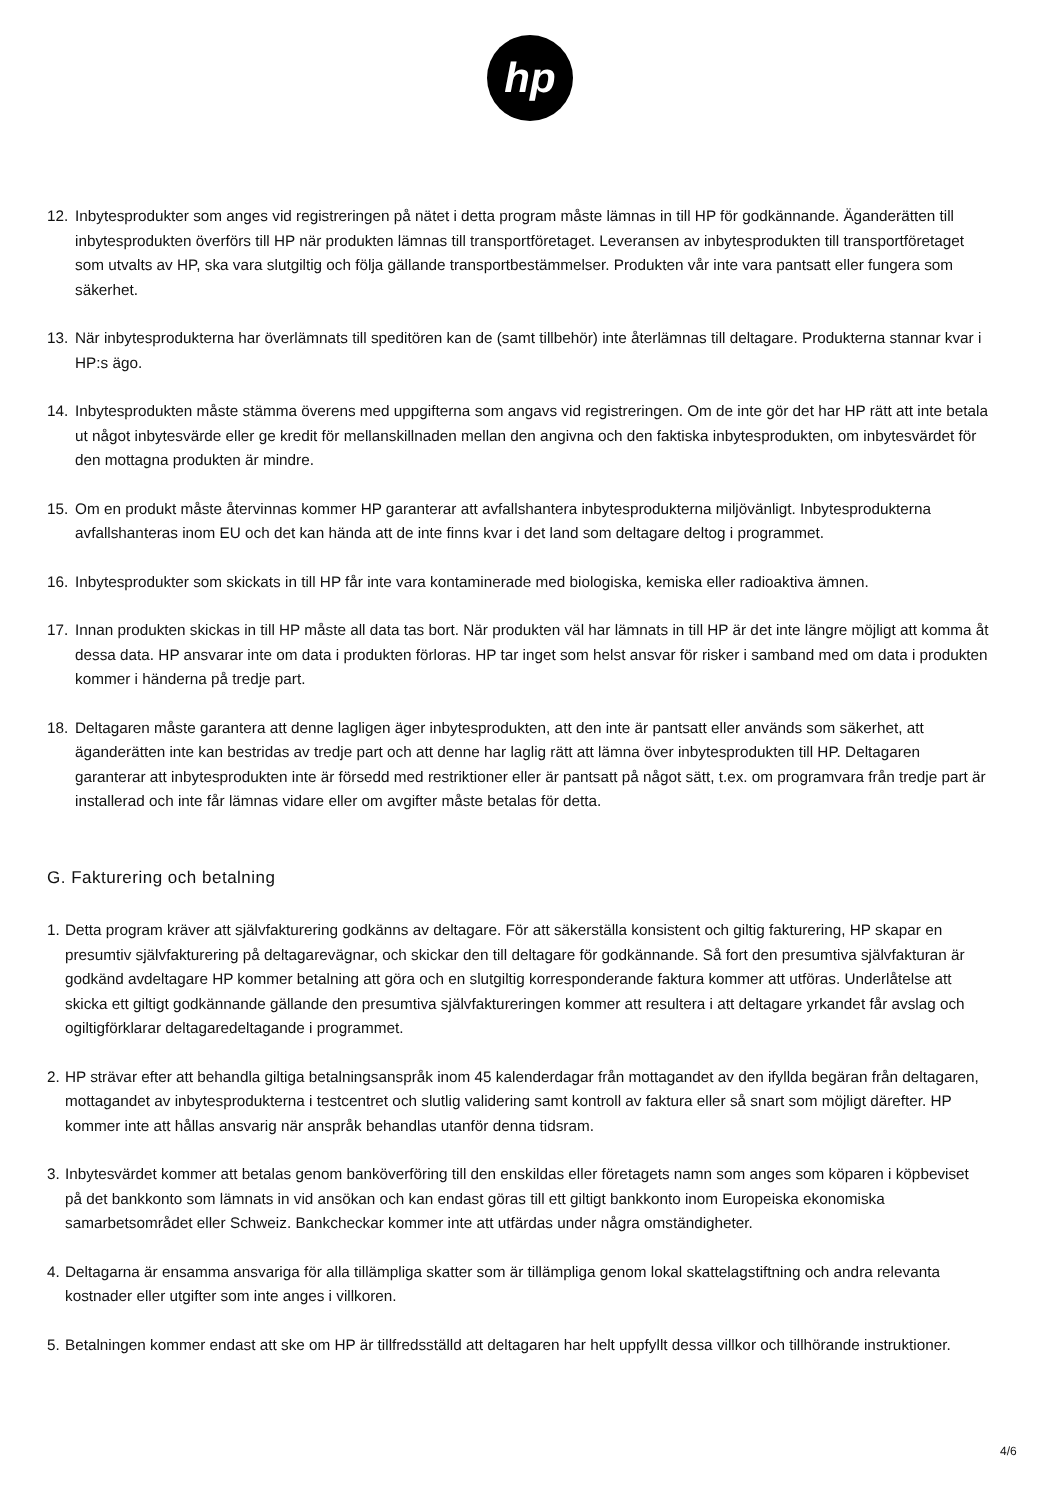hp
12. Inbytesprodukter som anges vid registreringen på nätet i detta program måste lämnas in till HP för godkännande. Äganderätten till inbytesprodukten överförs till HP när produkten lämnas till transportföretaget. Leveransen av inbytesprodukten till transportföretaget som utvalts av HP, ska vara slutgiltig och följa gällande transportbestämmelser. Produkten vår inte vara pantsatt eller fungera som säkerhet.
13. När inbytesprodukterna har överlämnats till speditören kan de (samt tillbehör) inte återlämnas till deltagare. Produkterna stannar kvar i HP:s ägo.
14. Inbytesprodukten måste stämma överens med uppgifterna som angavs vid registreringen. Om de inte gör det har HP rätt att inte betala ut något inbytesvärde eller ge kredit för mellanskillnaden mellan den angivna och den faktiska inbytesprodukten, om inbytesvärdet för den mottagna produkten är mindre.
15. Om en produkt måste återvinnas kommer HP garanterar att avfallshantera inbytesprodukterna miljövänligt. Inbytesprodukterna avfallshanteras inom EU och det kan hända att de inte finns kvar i det land som deltagare deltog i programmet.
16. Inbytesprodukter som skickats in till HP får inte vara kontaminerade med biologiska, kemiska eller radioaktiva ämnen.
17. Innan produkten skickas in till HP måste all data tas bort. När produkten väl har lämnats in till HP är det inte längre möjligt att komma åt dessa data. HP ansvarar inte om data i produkten förloras. HP tar inget som helst ansvar för risker i samband med om data i produkten kommer i händerna på tredje part.
18. Deltagaren måste garantera att denne lagligen äger inbytesprodukten, att den inte är pantsatt eller används som säkerhet, att äganderätten inte kan bestridas av tredje part och att denne har laglig rätt att lämna över inbytesprodukten till HP. Deltagaren garanterar att inbytesprodukten inte är försedd med restriktioner eller är pantsatt på något sätt, t.ex. om programvara från tredje part är installerad och inte får lämnas vidare eller om avgifter måste betalas för detta.
G. Fakturering och betalning
1. Detta program kräver att självfakturering godkänns av deltagare. För att säkerställa konsistent och giltig fakturering, HP skapar en presumtiv självfakturering på deltagarevägnar, och skickar den till deltagare för godkännande. Så fort den presumtiva självfakturan är godkänd avdeltagare HP kommer betalning att göra och en slutgiltig korresponderande faktura kommer att utföras. Underlåtelse att skicka ett giltigt godkännande gällande den presumtiva självfaktureringen kommer att resultera i att deltagare yrkandet får avslag och ogiltigförklarar deltagaredeltagande i programmet.
2. HP strävar efter att behandla giltiga betalningsanspråk inom 45 kalenderdagar från mottagandet av den ifyllda begäran från deltagaren, mottagandet av inbytesprodukterna i testcentret och slutlig validering samt kontroll av faktura eller så snart som möjligt därefter. HP kommer inte att hållas ansvarig när anspråk behandlas utanför denna tidsram.
3. Inbytesvärdet kommer att betalas genom banköverföring till den enskildas eller företagets namn som anges som köparen i köpbeviset på det bankkonto som lämnats in vid ansökan och kan endast göras till ett giltigt bankkonto inom Europeiska ekonomiska samarbetsområdet eller Schweiz. Bankcheckar kommer inte att utfärdas under några omständigheter.
4. Deltagarna är ensamma ansvariga för alla tillämpliga skatter som är tillämpliga genom lokal skattelagstiftning och andra relevanta kostnader eller utgifter som inte anges i villkoren.
5. Betalningen kommer endast att ske om HP är tillfredsställd att deltagaren har helt uppfyllt dessa villkor och tillhörande instruktioner.
4/6